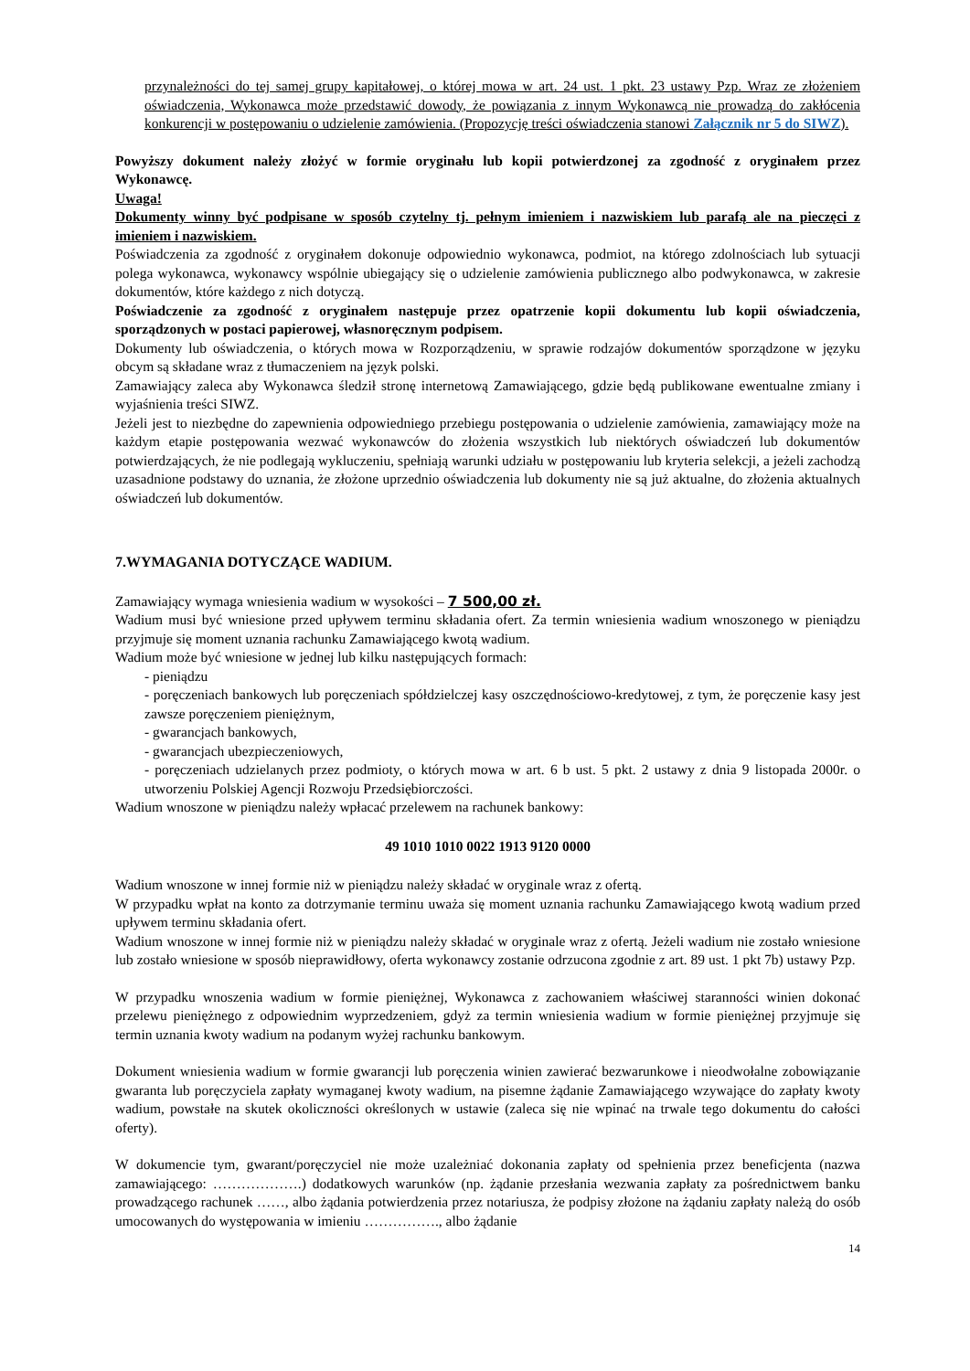przynależności do tej samej grupy kapitałowej, o której mowa w art. 24 ust. 1 pkt. 23 ustawy Pzp. Wraz ze złożeniem oświadczenia, Wykonawca może przedstawić dowody, że powiązania z innym Wykonawcą nie prowadzą do zakłócenia konkurencji w postępowaniu o udzielenie zamówienia. (Propozycję treści oświadczenia stanowi Załącznik nr 5 do SIWZ).
Powyższy dokument należy złożyć w formie oryginału lub kopii potwierdzonej za zgodność z oryginałem przez Wykonawcę.
Uwaga!
Dokumenty winny być podpisane w sposób czytelny tj. pełnym imieniem i nazwiskiem lub parafą ale na pieczęci z imieniem i nazwiskiem.
Poświadczenia za zgodność z oryginałem dokonuje odpowiednio wykonawca, podmiot, na którego zdolnościach lub sytuacji polega wykonawca, wykonawcy wspólnie ubiegający się o udzielenie zamówienia publicznego albo podwykonawca, w zakresie dokumentów, które każdego z nich dotyczą.
Poświadczenie za zgodność z oryginałem następuje przez opatrzenie kopii dokumentu lub kopii oświadczenia, sporządzonych w postaci papierowej, własnoręcznym podpisem.
Dokumenty lub oświadczenia, o których mowa w Rozporządzeniu, w sprawie rodzajów dokumentów sporządzone w języku obcym są składane wraz z tłumaczeniem na język polski.
Zamawiający zaleca aby Wykonawca śledził stronę internetową Zamawiającego, gdzie będą publikowane ewentualne zmiany i wyjaśnienia treści SIWZ.
Jeżeli jest to niezbędne do zapewnienia odpowiedniego przebiegu postępowania o udzielenie zamówienia, zamawiający może na każdym etapie postępowania wezwać wykonawców do złożenia wszystkich lub niektórych oświadczeń lub dokumentów potwierdzających, że nie podlegają wykluczeniu, spełniają warunki udziału w postępowaniu lub kryteria selekcji, a jeżeli zachodzą uzasadnione podstawy do uznania, że złożone uprzednio oświadczenia lub dokumenty nie są już aktualne, do złożenia aktualnych oświadczeń lub dokumentów.
7.WYMAGANIA DOTYCZĄCE WADIUM.
Zamawiający wymaga wniesienia wadium w wysokości – 7 500,00 zł.
Wadium musi być wniesione przed upływem terminu składania ofert. Za termin wniesienia wadium wnoszonego w pieniądzu przyjmuje się moment uznania rachunku Zamawiającego kwotą wadium.
Wadium może być wniesione w jednej lub kilku następujących formach:
- pieniądzu
- poręczeniach bankowych lub poręczeniach spółdzielczej kasy oszczędnościowo-kredytowej, z tym, że poręczenie kasy jest zawsze poręczeniem pieniężnym,
- gwarancjach bankowych,
- gwarancjach ubezpieczeniowych,
- poręczeniach udzielanych przez podmioty, o których mowa w art. 6 b ust. 5 pkt. 2 ustawy z dnia 9 listopada 2000r. o utworzeniu Polskiej Agencji Rozwoju Przedsiębiorczości.
Wadium wnoszone w pieniądzu należy wpłacać przelewem na rachunek bankowy:
49 1010 1010 0022 1913 9120 0000
Wadium wnoszone w innej formie niż w pieniądzu należy składać w oryginale wraz z ofertą.
W przypadku wpłat na konto za dotrzymanie terminu uważa się moment uznania rachunku Zamawiającego kwotą wadium przed upływem terminu składania ofert.
Wadium wnoszone w innej formie niż w pieniądzu należy składać w oryginale wraz z ofertą. Jeżeli wadium nie zostało wniesione lub zostało wniesione w sposób nieprawidłowy, oferta wykonawcy zostanie odrzucona zgodnie z art. 89 ust. 1 pkt 7b) ustawy Pzp.
W przypadku wnoszenia wadium w formie pieniężnej, Wykonawca z zachowaniem właściwej staranności winien dokonać przelewu pieniężnego z odpowiednim wyprzedzeniem, gdyż za termin wniesienia wadium w formie pieniężnej przyjmuje się termin uznania kwoty wadium na podanym wyżej rachunku bankowym.
Dokument wniesienia wadium w formie gwarancji lub poręczenia winien zawierać bezwarunkowe i nieodwołalne zobowiązanie gwaranta lub poręczyciela zapłaty wymaganej kwoty wadium, na pisemne żądanie Zamawiającego wzywające do zapłaty kwoty wadium, powstałe na skutek okoliczności określonych w ustawie (zaleca się nie wpinać na trwale tego dokumentu do całości oferty).
W dokumencie tym, gwarant/poręczyciel nie może uzależniać dokonania zapłaty od spełnienia przez beneficjenta (nazwa zamawiającego: ……………….) dodatkowych warunków (np. żądanie przesłania wezwania zapłaty za pośrednictwem banku prowadzącego rachunek ……, albo żądania potwierdzenia przez notariusza, że podpisy złożone na żądaniu zapłaty należą do osób umocowanych do występowania w imieniu ……………., albo żądanie
14